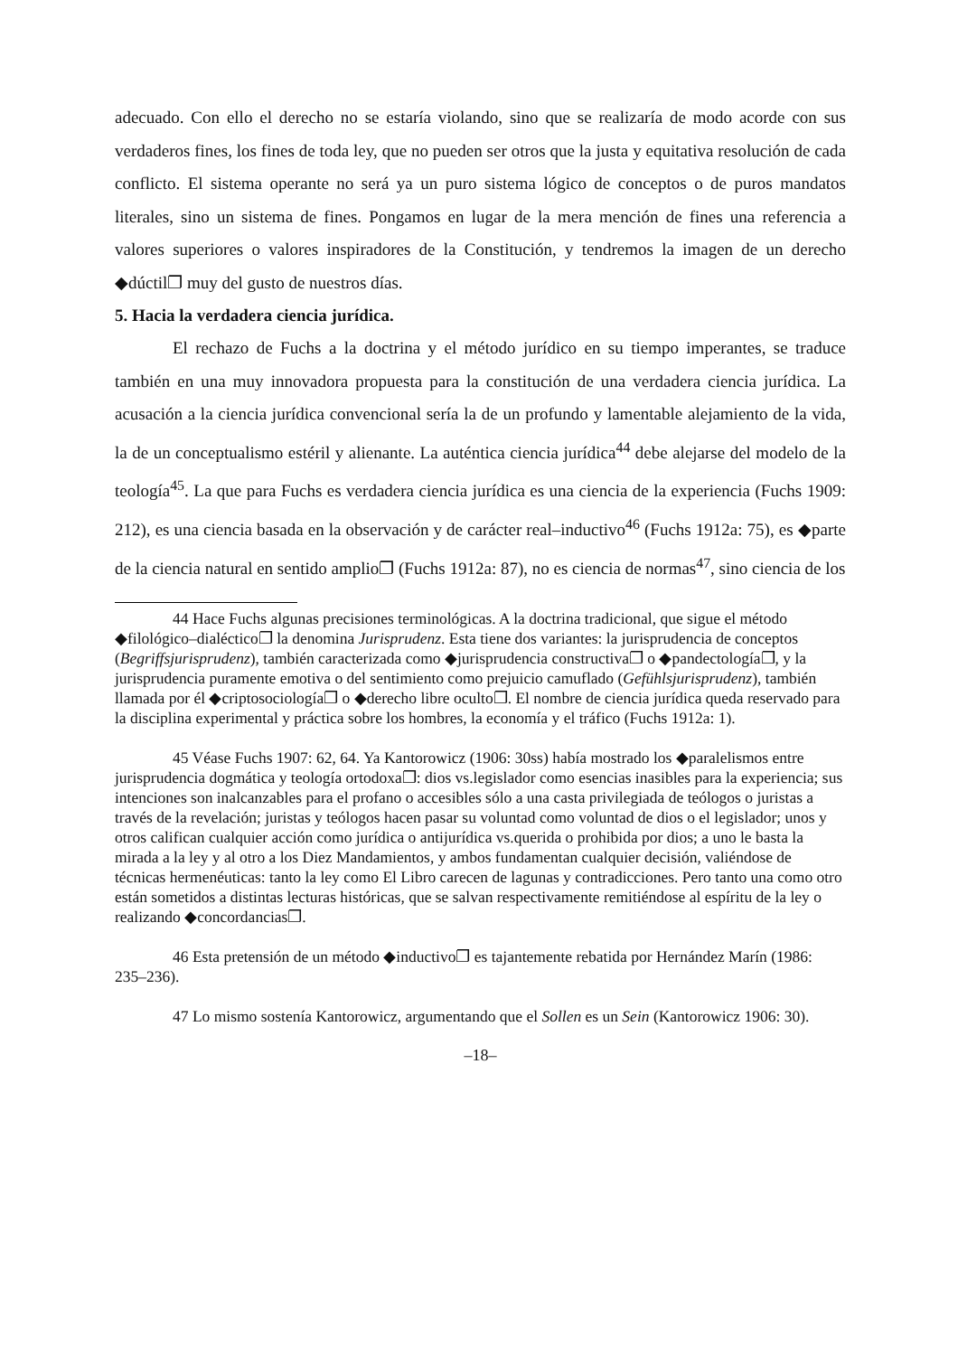adecuado. Con ello el derecho no se estaría violando, sino que se realizaría de modo acorde con sus verdaderos fines, los fines de toda ley, que no pueden ser otros que la justa y equitativa resolución de cada conflicto. El sistema operante no será ya un puro sistema lógico de conceptos o de puros mandatos literales, sino un sistema de fines. Pongamos en lugar de la mera mención de fines una referencia a valores superiores o valores inspiradores de la Constitución, y tendremos la imagen de un derecho ◆dúctil❐ muy del gusto de nuestros días.
5. Hacia la verdadera ciencia jurídica.
El rechazo de Fuchs a la doctrina y el método jurídico en su tiempo imperantes, se traduce también en una muy innovadora propuesta para la constitución de una verdadera ciencia jurídica. La acusación a la ciencia jurídica convencional sería la de un profundo y lamentable alejamiento de la vida, la de un conceptualismo estéril y alienante. La auténtica ciencia jurídica<sup>44</sup> debe alejarse del modelo de la teología<sup>45</sup>. La que para Fuchs es verdadera ciencia jurídica es una ciencia de la experiencia (Fuchs 1909: 212), es una ciencia basada en la observación y de carácter real–inductivo<sup>46</sup> (Fuchs 1912a: 75), es ◆parte de la ciencia natural en sentido amplio❐ (Fuchs 1912a: 87), no es ciencia de normas<sup>47</sup>, sino ciencia de los
44 Hace Fuchs algunas precisiones terminológicas. A la doctrina tradicional, que sigue el método ◆filológico–dialéctico❐ la denomina Jurisprudenz. Esta tiene dos variantes: la jurisprudencia de conceptos (Begriffsjurisprudenz), también caracterizada como ◆jurisprudencia constructiva❐ o ◆pandectología❐, y la jurisprudencia puramente emotiva o del sentimiento como prejuicio camuflado (Gefühlsjurisprudenz), también llamada por él ◆criptosociología❐ o ◆derecho libre oculto❐. El nombre de ciencia jurídica queda reservado para la disciplina experimental y práctica sobre los hombres, la economía y el tráfico (Fuchs 1912a: 1).
45 Véase Fuchs 1907: 62, 64. Ya Kantorowicz (1906: 30ss) había mostrado los ◆paralelismos entre jurisprudencia dogmática y teología ortodoxa❐: dios vs.legislador como esencias inasibles para la experiencia; sus intenciones son inalcanzables para el profano o accesibles sólo a una casta privilegiada de teólogos o juristas a través de la revelación; juristas y teólogos hacen pasar su voluntad como voluntad de dios o el legislador; unos y otros califican cualquier acción como jurídica o antijurídica vs.querida o prohibida por dios; a uno le basta la mirada a la ley y al otro a los Diez Mandamientos, y ambos fundamentan cualquier decisión, valiéndose de técnicas hermenéuticas: tanto la ley como El Libro carecen de lagunas y contradicciones. Pero tanto una como otro están sometidos a distintas lecturas históricas, que se salvan respectivamente remitiéndose al espíritu de la ley o realizando ◆concordancias❐.
46 Esta pretensión de un método ◆inductivo❐ es tajantemente rebatida por Hernández Marín (1986: 235–236).
47 Lo mismo sostenía Kantorowicz, argumentando que el Sollen es un Sein (Kantorowicz 1906: 30).
–18–